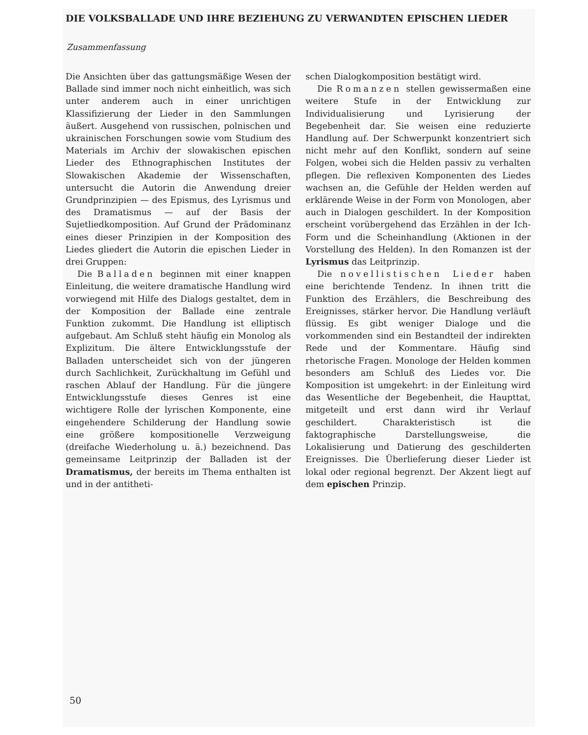DIE VOLKSBALLADE UND IHRE BEZIEHUNG ZU VERWANDTEN EPISCHEN LIEDER
Zusammenfassung
Die Ansichten über das gattungsmäßige Wesen der Ballade sind immer noch nicht einheitlich, was sich unter anderem auch in einer unrichtigen Klassifizierung der Lieder in den Sammlungen äußert. Ausgehend von russischen, polnischen und ukrainischen Forschungen sowie vom Studium des Materials im Archiv der slowakischen epischen Lieder des Ethnographischen Institutes der Slowakischen Akademie der Wissenschaften, untersucht die Autorin die Anwendung dreier Grundprinzipien — des Epismus, des Lyrismus und des Dramatismus — auf der Basis der Sujetliedkomposition. Auf Grund der Prädominanz eines dieser Prinzipien in der Komposition des Liedes gliedert die Autorin die epischen Lieder in drei Gruppen:
Die Balladen beginnen mit einer knappen Einleitung, die weitere dramatische Handlung wird vorwiegend mit Hilfe des Dialogs gestaltet, dem in der Komposition der Ballade eine zentrale Funktion zukommt. Die Handlung ist elliptisch aufgebaut. Am Schluß steht häufig ein Monolog als Explizitum. Die ältere Entwicklungsstufe der Balladen unterscheidet sich von der jüngeren durch Sachlichkeit, Zurückhaltung im Gefühl und raschen Ablauf der Handlung. Für die jüngere Entwicklungsstufe dieses Genres ist eine wichtigere Rolle der lyrischen Komponente, eine eingehendere Schilderung der Handlung sowie eine größere kompositionelle Verzweigung (dreifache Wiederholung u. ä.) bezeichnend. Das gemeinsame Leitprinzip der Balladen ist der Dramatismus, der bereits im Thema enthalten ist und in der antitheti-
schen Dialogkomposition bestätigt wird.
Die Romanzen stellen gewissermaßen eine weitere Stufe in der Entwicklung zur Individualisierung und Lyrisierung der Begebenheit dar. Sie weisen eine reduzierte Handlung auf. Der Schwerpunkt konzentriert sich nicht mehr auf den Konflikt, sondern auf seine Folgen, wobei sich die Helden passiv zu verhalten pflegen. Die reflexiven Komponenten des Liedes wachsen an, die Gefühle der Helden werden auf erklärende Weise in der Form von Monologen, aber auch in Dialogen geschildert. In der Komposition erscheint vorübergehend das Erzählen in der Ich-Form und die Scheinhandlung (Aktionen in der Vorstellung des Helden). In den Romanzen ist der Lyrismus das Leitprinzip.
Die novellistischen Lieder haben eine berichtende Tendenz. In ihnen tritt die Funktion des Erzählers, die Beschreibung des Ereignisses, stärker hervor. Die Handlung verläuft flüssig. Es gibt weniger Dialoge und die vorkommenden sind ein Bestandteil der indirekten Rede und der Kommentare. Häufig sind rhetorische Fragen. Monologe der Helden kommen besonders am Schluß des Liedes vor. Die Komposition ist umgekehrt: in der Einleitung wird das Wesentliche der Begebenheit, die Haupttat, mitgeteilt und erst dann wird ihr Verlauf geschildert. Charakteristisch ist die faktographische Darstellungsweise, die Lokalisierung und Datierung des geschilderten Ereignisses. Die Überlieferung dieser Lieder ist lokal oder regional begrenzt. Der Akzent liegt auf dem epischen Prinzip.
50